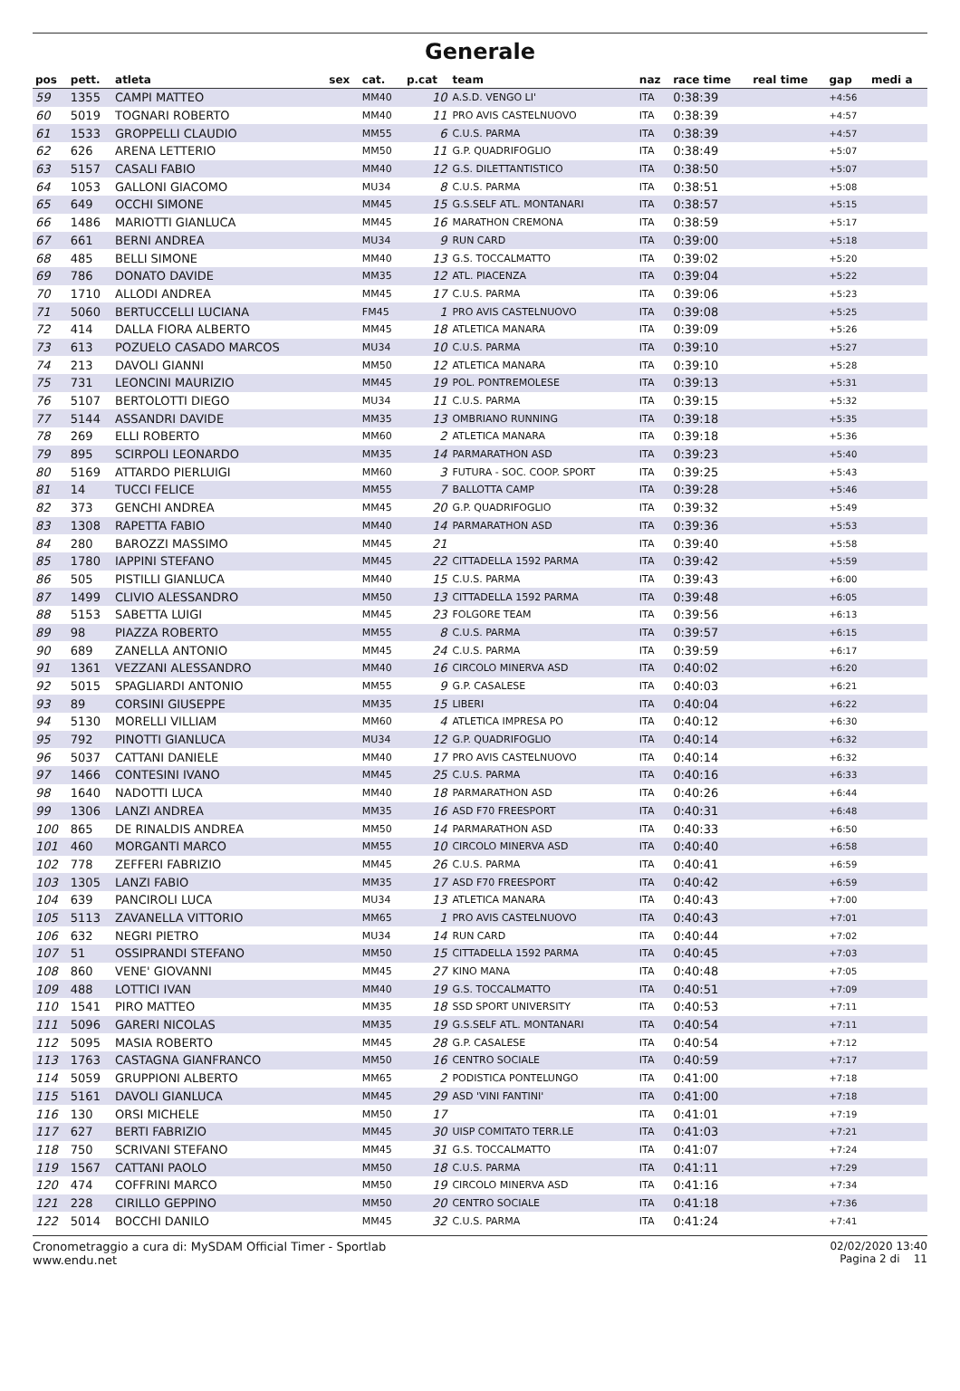Generale
| pos | pett. | atleta | sex | cat. | p.cat | team | naz | race time | real time | gap | medi a |
| --- | --- | --- | --- | --- | --- | --- | --- | --- | --- | --- | --- |
| 59 | 1355 | CAMPI MATTEO | | MM40 | 10 | A.S.D. VENGO LI' | ITA | 0:38:39 | | +4:56 | |
| 60 | 5019 | TOGNARI ROBERTO | | MM40 | 11 | PRO AVIS CASTELNUOVO | ITA | 0:38:39 | | +4:57 | |
| 61 | 1533 | GROPPELLI CLAUDIO | | MM55 | 6 | C.U.S. PARMA | ITA | 0:38:39 | | +4:57 | |
| 62 | 626 | ARENA LETTERIO | | MM50 | 11 | G.P. QUADRIFOGLIO | ITA | 0:38:49 | | +5:07 | |
| 63 | 5157 | CASALI FABIO | | MM40 | 12 | G.S. DILETTANTISTICO | ITA | 0:38:50 | | +5:07 | |
| 64 | 1053 | GALLONI GIACOMO | | MU34 | 8 | C.U.S. PARMA | ITA | 0:38:51 | | +5:08 | |
| 65 | 649 | OCCHI SIMONE | | MM45 | 15 | G.S.SELF ATL. MONTANARI | ITA | 0:38:57 | | +5:15 | |
| 66 | 1486 | MARIOTTI GIANLUCA | | MM45 | 16 | MARATHON CREMONA | ITA | 0:38:59 | | +5:17 | |
| 67 | 661 | BERNI ANDREA | | MU34 | 9 | RUN CARD | ITA | 0:39:00 | | +5:18 | |
| 68 | 485 | BELLI SIMONE | | MM40 | 13 | G.S. TOCCALMATTO | ITA | 0:39:02 | | +5:20 | |
| 69 | 786 | DONATO DAVIDE | | MM35 | 12 | ATL. PIACENZA | ITA | 0:39:04 | | +5:22 | |
| 70 | 1710 | ALLODI ANDREA | | MM45 | 17 | C.U.S. PARMA | ITA | 0:39:06 | | +5:23 | |
| 71 | 5060 | BERTUCCELLI LUCIANA | | FM45 | 1 | PRO AVIS CASTELNUOVO | ITA | 0:39:08 | | +5:25 | |
| 72 | 414 | DALLA FIORA ALBERTO | | MM45 | 18 | ATLETICA MANARA | ITA | 0:39:09 | | +5:26 | |
| 73 | 613 | POZUELO CASADO MARCOS | | MU34 | 10 | C.U.S. PARMA | ITA | 0:39:10 | | +5:27 | |
| 74 | 213 | DAVOLI GIANNI | | MM50 | 12 | ATLETICA MANARA | ITA | 0:39:10 | | +5:28 | |
| 75 | 731 | LEONCINI MAURIZIO | | MM45 | 19 | POL. PONTREMOLESE | ITA | 0:39:13 | | +5:31 | |
| 76 | 5107 | BERTOLOTTI DIEGO | | MU34 | 11 | C.U.S. PARMA | ITA | 0:39:15 | | +5:32 | |
| 77 | 5144 | ASSANDRI DAVIDE | | MM35 | 13 | OMBRIANO RUNNING | ITA | 0:39:18 | | +5:35 | |
| 78 | 269 | ELLI ROBERTO | | MM60 | 2 | ATLETICA MANARA | ITA | 0:39:18 | | +5:36 | |
| 79 | 895 | SCIRPOLI LEONARDO | | MM35 | 14 | PARMARATHON ASD | ITA | 0:39:23 | | +5:40 | |
| 80 | 5169 | ATTARDO PIERLUIGI | | MM60 | 3 | FUTURA - SOC. COOP. SPORT | ITA | 0:39:25 | | +5:43 | |
| 81 | 14 | TUCCI FELICE | | MM55 | 7 | BALLOTTA CAMP | ITA | 0:39:28 | | +5:46 | |
| 82 | 373 | GENCHI ANDREA | | MM45 | 20 | G.P. QUADRIFOGLIO | ITA | 0:39:32 | | +5:49 | |
| 83 | 1308 | RAPETTA FABIO | | MM40 | 14 | PARMARATHON ASD | ITA | 0:39:36 | | +5:53 | |
| 84 | 280 | BAROZZI MASSIMO | | MM45 | 21 | | ITA | 0:39:40 | | +5:58 | |
| 85 | 1780 | IAPPINI STEFANO | | MM45 | 22 | CITTADELLA 1592 PARMA | ITA | 0:39:42 | | +5:59 | |
| 86 | 505 | PISTILLI GIANLUCA | | MM40 | 15 | C.U.S. PARMA | ITA | 0:39:43 | | +6:00 | |
| 87 | 1499 | CLIVIO ALESSANDRO | | MM50 | 13 | CITTADELLA 1592 PARMA | ITA | 0:39:48 | | +6:05 | |
| 88 | 5153 | SABETTA LUIGI | | MM45 | 23 | FOLGORE TEAM | ITA | 0:39:56 | | +6:13 | |
| 89 | 98 | PIAZZA ROBERTO | | MM55 | 8 | C.U.S. PARMA | ITA | 0:39:57 | | +6:15 | |
| 90 | 689 | ZANELLA ANTONIO | | MM45 | 24 | C.U.S. PARMA | ITA | 0:39:59 | | +6:17 | |
| 91 | 1361 | VEZZANI ALESSANDRO | | MM40 | 16 | CIRCOLO MINERVA ASD | ITA | 0:40:02 | | +6:20 | |
| 92 | 5015 | SPAGLIARDI ANTONIO | | MM55 | 9 | G.P. CASALESE | ITA | 0:40:03 | | +6:21 | |
| 93 | 89 | CORSINI GIUSEPPE | | MM35 | 15 | LIBERI | ITA | 0:40:04 | | +6:22 | |
| 94 | 5130 | MORELLI VILLIAM | | MM60 | 4 | ATLETICA IMPRESA PO | ITA | 0:40:12 | | +6:30 | |
| 95 | 792 | PINOTTI GIANLUCA | | MU34 | 12 | G.P. QUADRIFOGLIO | ITA | 0:40:14 | | +6:32 | |
| 96 | 5037 | CATTANI DANIELE | | MM40 | 17 | PRO AVIS CASTELNUOVO | ITA | 0:40:14 | | +6:32 | |
| 97 | 1466 | CONTESINI IVANO | | MM45 | 25 | C.U.S. PARMA | ITA | 0:40:16 | | +6:33 | |
| 98 | 1640 | NADOTTI LUCA | | MM40 | 18 | PARMARATHON ASD | ITA | 0:40:26 | | +6:44 | |
| 99 | 1306 | LANZI ANDREA | | MM35 | 16 | ASD F70 FREESPORT | ITA | 0:40:31 | | +6:48 | |
| 100 | 865 | DE RINALDIS ANDREA | | MM50 | 14 | PARMARATHON ASD | ITA | 0:40:33 | | +6:50 | |
| 101 | 460 | MORGANTI MARCO | | MM55 | 10 | CIRCOLO MINERVA ASD | ITA | 0:40:40 | | +6:58 | |
| 102 | 778 | ZEFFERI FABRIZIO | | MM45 | 26 | C.U.S. PARMA | ITA | 0:40:41 | | +6:59 | |
| 103 | 1305 | LANZI FABIO | | MM35 | 17 | ASD F70 FREESPORT | ITA | 0:40:42 | | +6:59 | |
| 104 | 639 | PANCIROLI LUCA | | MU34 | 13 | ATLETICA MANARA | ITA | 0:40:43 | | +7:00 | |
| 105 | 5113 | ZAVANELLA VITTORIO | | MM65 | 1 | PRO AVIS CASTELNUOVO | ITA | 0:40:43 | | +7:01 | |
| 106 | 632 | NEGRI PIETRO | | MU34 | 14 | RUN CARD | ITA | 0:40:44 | | +7:02 | |
| 107 | 51 | OSSIPRANDI STEFANO | | MM50 | 15 | CITTADELLA 1592 PARMA | ITA | 0:40:45 | | +7:03 | |
| 108 | 860 | VENE' GIOVANNI | | MM45 | 27 | KINO MANA | ITA | 0:40:48 | | +7:05 | |
| 109 | 488 | LOTTICI IVAN | | MM40 | 19 | G.S. TOCCALMATTO | ITA | 0:40:51 | | +7:09 | |
| 110 | 1541 | PIRO MATTEO | | MM35 | 18 | SSD SPORT UNIVERSITY | ITA | 0:40:53 | | +7:11 | |
| 111 | 5096 | GARERI NICOLAS | | MM35 | 19 | G.S.SELF ATL. MONTANARI | ITA | 0:40:54 | | +7:11 | |
| 112 | 5095 | MASIA ROBERTO | | MM45 | 28 | G.P. CASALESE | ITA | 0:40:54 | | +7:12 | |
| 113 | 1763 | CASTAGNA GIANFRANCO | | MM50 | 16 | CENTRO SOCIALE | ITA | 0:40:59 | | +7:17 | |
| 114 | 5059 | GRUPPIONI ALBERTO | | MM65 | 2 | PODISTICA PONTELUNGO | ITA | 0:41:00 | | +7:18 | |
| 115 | 5161 | DAVOLI GIANLUCA | | MM45 | 29 | ASD 'VINI FANTINI' | ITA | 0:41:00 | | +7:18 | |
| 116 | 130 | ORSI MICHELE | | MM50 | 17 | | ITA | 0:41:01 | | +7:19 | |
| 117 | 627 | BERTI FABRIZIO | | MM45 | 30 | UISP COMITATO TERR.LE | ITA | 0:41:03 | | +7:21 | |
| 118 | 750 | SCRIVANI STEFANO | | MM45 | 31 | G.S. TOCCALMATTO | ITA | 0:41:07 | | +7:24 | |
| 119 | 1567 | CATTANI PAOLO | | MM50 | 18 | C.U.S. PARMA | ITA | 0:41:11 | | +7:29 | |
| 120 | 474 | COFFRINI MARCO | | MM50 | 19 | CIRCOLO MINERVA ASD | ITA | 0:41:16 | | +7:34 | |
| 121 | 228 | CIRILLO GEPPINO | | MM50 | 20 | CENTRO SOCIALE | ITA | 0:41:18 | | +7:36 | |
| 122 | 5014 | BOCCHI DANILO | | MM45 | 32 | C.U.S. PARMA | ITA | 0:41:24 | | +7:41 | |
Cronometraggio a cura di: MySDAM Official Timer - Sportlab
www.endu.net
02/02/2020 13:40
Pagina 2 di 11